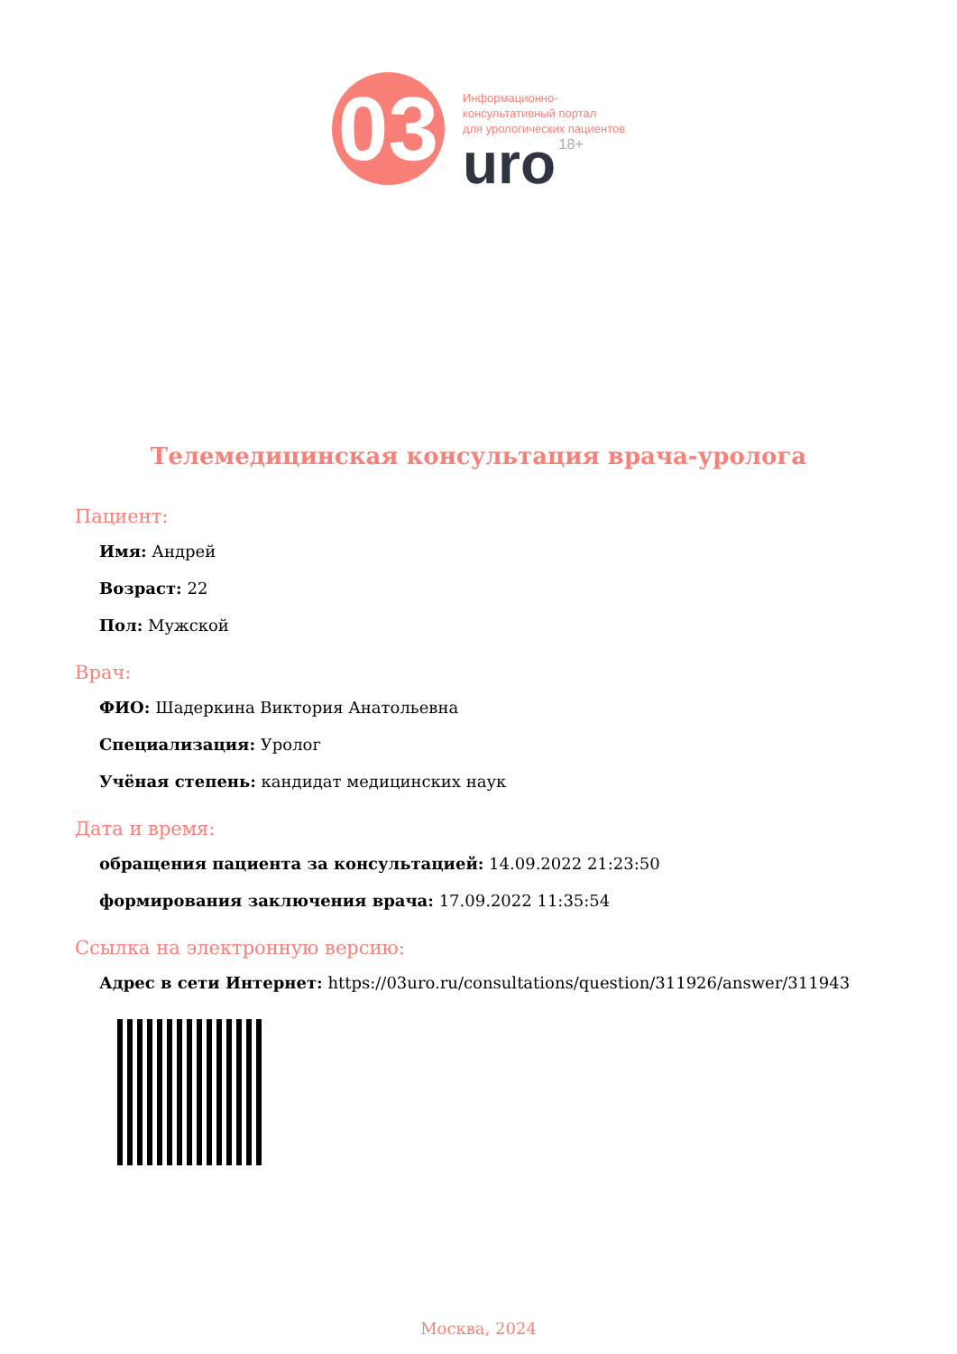03
Информационно-
консультативный портал
для урологических пациентов
uro 18+
Телемедицинская консультация врача-уролога
Пациент:
Имя: Андрей
Возраст: 22
Пол: Мужской
Врач:
ФИО: Шадеркина Виктория Анатольевна
Специализация: Уролог
Учёная степень: кандидат медицинских наук
Дата и время:
обращения пациента за консультацией: 14.09.2022 21:23:50
формирования заключения врача: 17.09.2022 11:35:54
Ссылка на электронную версию:
Адрес в сети Интернет: https://03uro.ru/consultations/question/311926/answer/311943
Москва, 2024